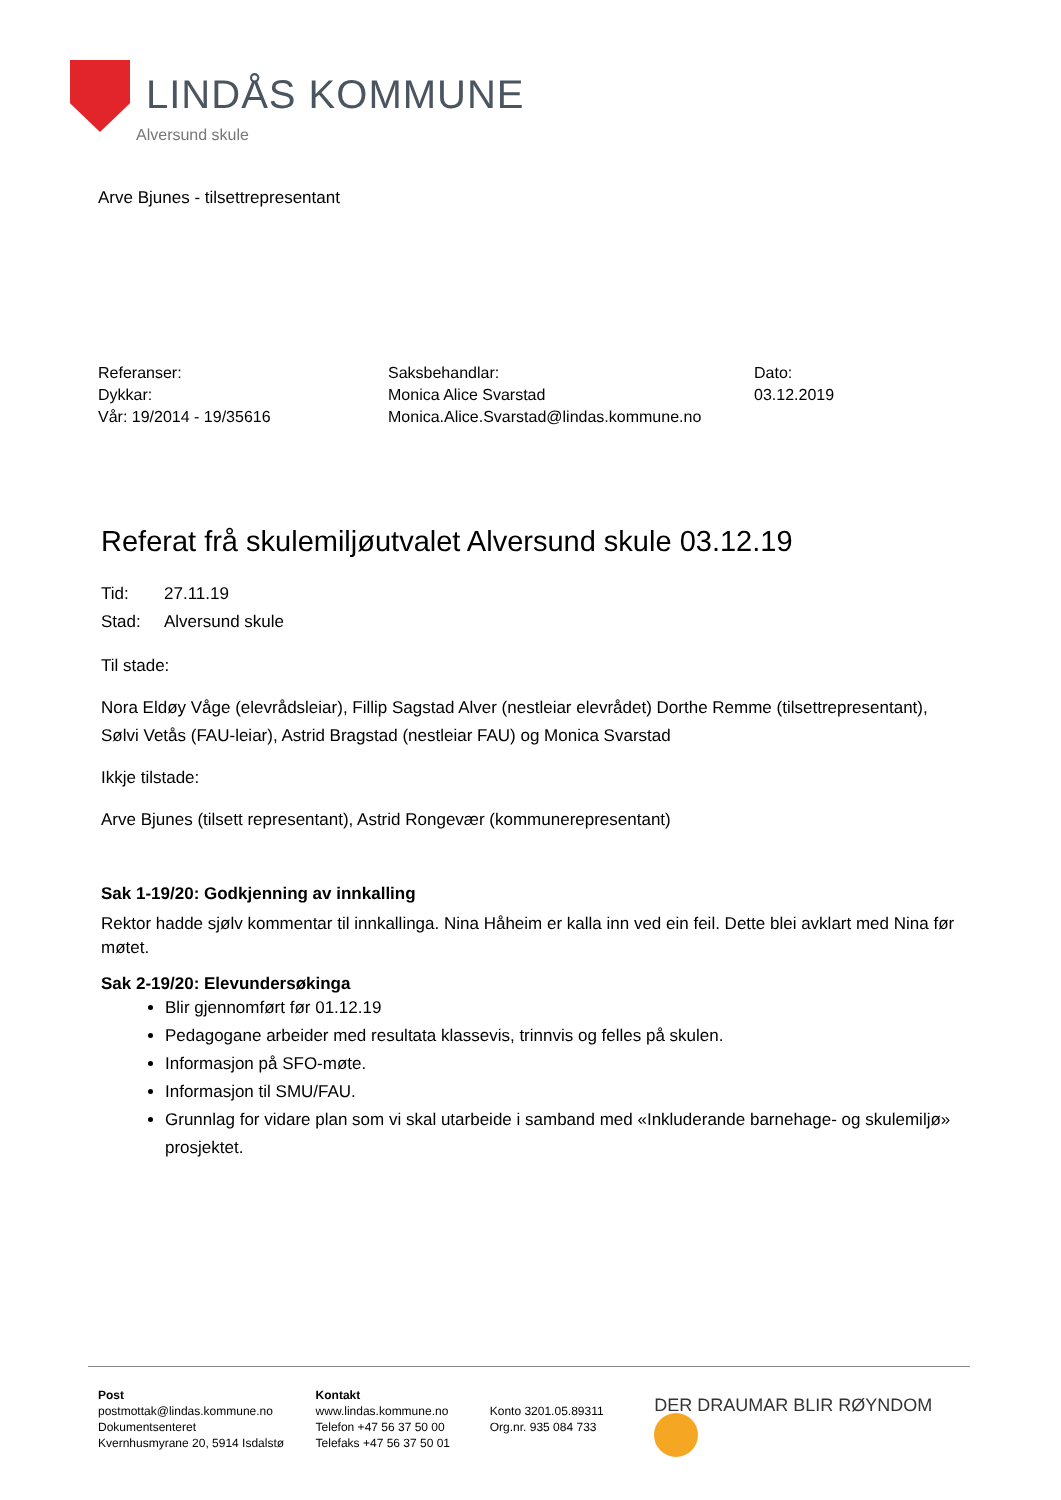LINDÅS KOMMUNE
Alversund skule
Arve Bjunes - tilsettrepresentant
Referanser:
Dykkar:
Vår: 19/2014 - 19/35616
Saksbehandlar:
Monica Alice Svarstad
Monica.Alice.Svarstad@lindas.kommune.no
Dato:
03.12.2019
Referat frå skulemiljøutvalet Alversund skule 03.12.19
Tid: 27.11.19
Stad: Alversund skule
Til stade:
Nora Eldøy Våge (elevrådsleiar), Fillip Sagstad Alver (nestleiar elevrådet) Dorthe Remme (tilsettrepresentant), Sølvi Vetås (FAU-leiar), Astrid Bragstad (nestleiar FAU) og Monica Svarstad
Ikkje tilstade:
Arve Bjunes (tilsett representant), Astrid Rongevær (kommunerepresentant)
Sak 1-19/20: Godkjenning av innkalling
Rektor hadde sjølv kommentar til innkallinga. Nina Håheim er kalla inn ved ein feil. Dette blei avklart med Nina før møtet.
Sak 2-19/20: Elevundersøkinga
Blir gjennomført før 01.12.19
Pedagogane arbeider med resultata klassevis, trinnvis og felles på skulen.
Informasjon på SFO-møte.
Informasjon til SMU/FAU.
Grunnlag for vidare plan som vi skal utarbeide i samband med «Inkluderande barnehage- og skulemiljø» prosjektet.
Post
postmottak@lindas.kommune.no
Dokumentsenteret
Kvernhusmyrane 20, 5914 Isdalstø
Kontakt
www.lindas.kommune.no
Telefon +47 56 37 50 00
Telefaks +47 56 37 50 01
Konto 3201.05.89311
Org.nr. 935 084 733
DER DRAUMAR BLIR RØYNDOM